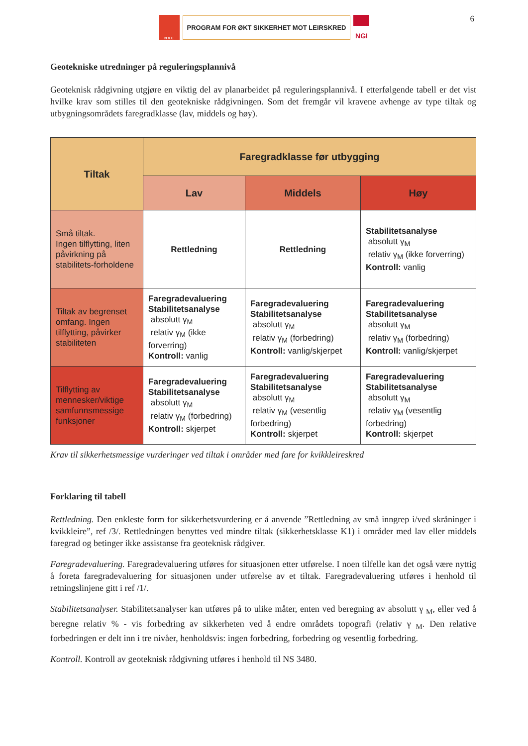N V E
PROGRAM FOR ØKT SIKKERHET MOT LEIRSKRED
NGI
6
Geotekniske utredninger på reguleringsplannivå
Geoteknisk rådgivning utgjøre en viktig del av planarbeidet på reguleringsplannivå. I etterfølgende tabell er det vist hvilke krav som stilles til den geotekniske rådgivningen. Som det fremgår vil kravene avhenge av type tiltak og utbygningsområdets faregradklasse (lav, middels og høy).
| Tiltak | Faregradklasse før utbygging | | |
| --- | --- | --- | --- |
| | Lav | Middels | Høy |
| Små tiltak. Ingen tilflytting, liten påvirkning på stabilitets-forholdene | Rettledning | Rettledning | Stabilitetsanalyse absolutt γ<sub>M</sub> relativ γ<sub>M</sub> (ikke forverring) Kontroll: vanlig |
| Tiltak av begrenset omfang. Ingen tilflytting, påvirker stabiliteten | Faregradevaluering Stabilitetsanalyse absolutt γ<sub>M</sub> relativ γ<sub>M</sub> (ikke forverring) Kontroll: vanlig | Faregradevaluering Stabilitetsanalyse absolutt γ<sub>M</sub> relativ γ<sub>M</sub> (forbedring) Kontroll: vanlig/skjerpet | Faregradevaluering Stabilitetsanalyse absolutt γ<sub>M</sub> relativ γ<sub>M</sub> (forbedring) Kontroll: vanlig/skjerpet |
| Tilflytting av mennesker/viktige samfunnsmessige funksjoner | Faregradevaluering Stabilitetsanalyse absolutt γ<sub>M</sub> relativ γ<sub>M</sub> (forbedring) Kontroll: skjerpet | Faregradevaluering Stabilitetsanalyse absolutt γ<sub>M</sub> relativ γ<sub>M</sub> (vesentlig forbedring) Kontroll: skjerpet | Faregradevaluering Stabilitetsanalyse absolutt γ<sub>M</sub> relativ γ<sub>M</sub> (vesentlig forbedring) Kontroll: skjerpet |
Krav til sikkerhetsmessige vurderinger ved tiltak i områder med fare for kvikkleireskred
Forklaring til tabell
Rettledning. Den enkleste form for sikkerhetsvurdering er å anvende ”Rettledning av små inngrep i/ved skråninger i kvikkleire”, ref /3/. Rettledningen benyttes ved mindre tiltak (sikkerhetsklasse K1) i områder med lav eller middels faregrad og betinger ikke assistanse fra geoteknisk rådgiver.
Faregradevaluering. Faregradevaluering utføres for situasjonen etter utførelse. I noen tilfelle kan det også være nyttig å foreta faregradevaluering for situasjonen under utførelse av et tiltak. Faregradevaluering utføres i henhold til retningslinjene gitt i ref /1/.
Stabilitetsanalyser. Stabilitetsanalyser kan utføres på to ulike måter, enten ved beregning av absolutt γ <sub>M</sub>, eller ved å beregne relativ % - vis forbedring av sikkerheten ved å endre områdets topografi (relativ γ <sub>M</sub>. Den relative forbedringen er delt inn i tre nivåer, henholdsvis: ingen forbedring, forbedring og vesentlig forbedring.
Kontroll. Kontroll av geoteknisk rådgivning utføres i henhold til NS 3480.